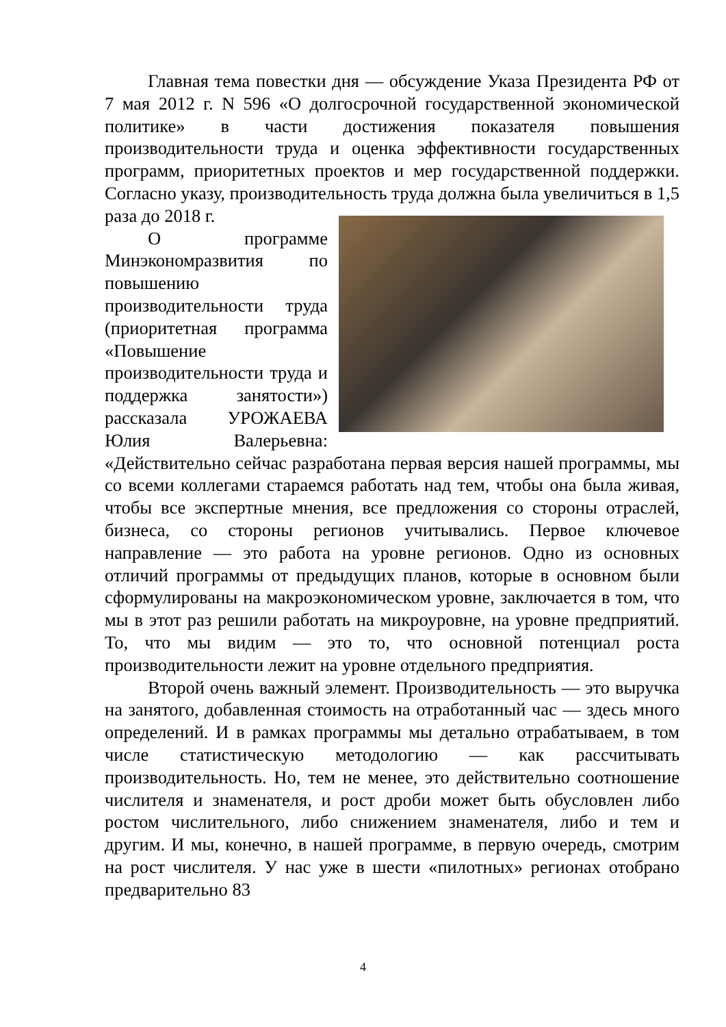Главная тема повестки дня — обсуждение Указа Президента РФ от 7 мая 2012 г. N 596 «О долгосрочной государственной экономической политике» в части достижения показателя повышения производительности труда и оценка эффективности государственных программ, приоритетных проектов и мер государственной поддержки. Согласно указу, производительность труда должна была увеличиться в 1,5 раза до 2018 г.
О программе Минэкономразвития по повышению производительности труда (приоритетная программа «Повышение производительности труда и поддержка занятости») рассказала УРОЖАЕВА Юлия Валерьевна: «Действительно сейчас разработана первая версия нашей программы, мы со всеми коллегами стараемся работать над тем, чтобы она была живая, чтобы все экспертные мнения, все предложения со стороны отраслей, бизнеса, со стороны регионов учитывались. Первое ключевое направление — это работа на уровне регионов. Одно из основных отличий программы от предыдущих планов, которые в основном были сформулированы на макроэкономическом уровне, заключается в том, что мы в этот раз решили работать на микроуровне, на уровне предприятий. То, что мы видим — это то, что основной потенциал роста производительности лежит на уровне отдельного предприятия.
Второй очень важный элемент. Производительность — это выручка на занятого, добавленная стоимость на отработанный час — здесь много определений. И в рамках программы мы детально отрабатываем, в том числе статистическую методологию — как рассчитывать производительность. Но, тем не менее, это действительно соотношение числителя и знаменателя, и рост дроби может быть обусловлен либо ростом числительного, либо снижением знаменателя, либо и тем и другим. И мы, конечно, в нашей программе, в первую очередь, смотрим на рост числителя. У нас уже в шести «пилотных» регионах отобрано предварительно 83
4